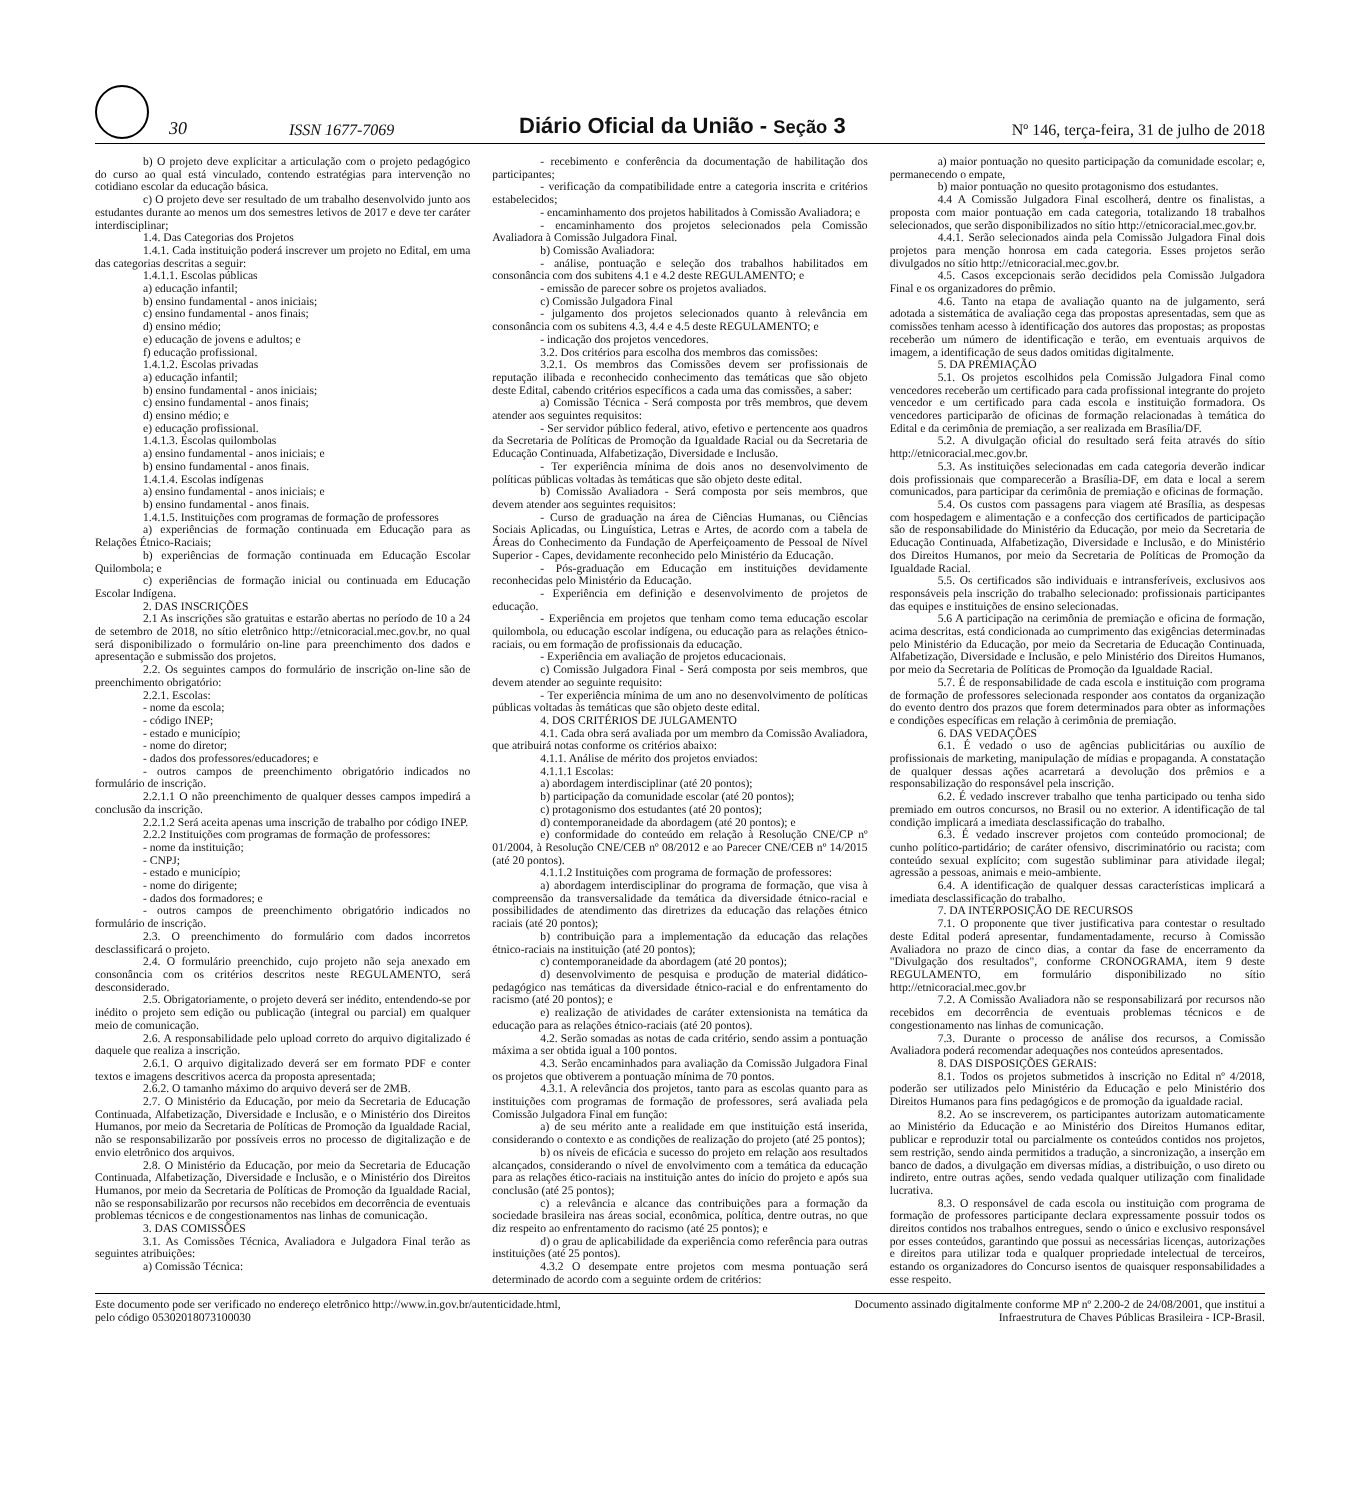30 ISSN 1677-7069 Diário Oficial da União - Seção 3 Nº 146, terça-feira, 31 de julho de 2018
b) O projeto deve explicitar a articulação com o projeto pedagógico do curso ao qual está vinculado, contendo estratégias para intervenção no cotidiano escolar da educação básica.
c) O projeto deve ser resultado de um trabalho desenvolvido junto aos estudantes durante ao menos um dos semestres letivos de 2017 e deve ter caráter interdisciplinar;
1.4. Das Categorias dos Projetos
1.4.1. Cada instituição poderá inscrever um projeto no Edital, em uma das categorias descritas a seguir:
1.4.1.1. Escolas públicas
a) educação infantil;
b) ensino fundamental - anos iniciais;
c) ensino fundamental - anos finais;
d) ensino médio;
e) educação de jovens e adultos; e
f) educação profissional.
1.4.1.2. Escolas privadas
a) educação infantil;
b) ensino fundamental - anos iniciais;
c) ensino fundamental - anos finais;
d) ensino médio; e
e) educação profissional.
1.4.1.3. Escolas quilombolas
a) ensino fundamental - anos iniciais; e
b) ensino fundamental - anos finais.
1.4.1.4. Escolas indígenas
a) ensino fundamental - anos iniciais; e
b) ensino fundamental - anos finais.
1.4.1.5. Instituições com programas de formação de professores
a) experiências de formação continuada em Educação para as Relações Étnico-Raciais;
b) experiências de formação continuada em Educação Escolar Quilombola; e
c) experiências de formação inicial ou continuada em Educação Escolar Indígena.
2. DAS INSCRIÇÕES
2.1 As inscrições são gratuitas e estarão abertas no período de 10 a 24 de setembro de 2018, no sítio eletrônico http://etnicoracial.mec.gov.br, no qual será disponibilizado o formulário on-line para preenchimento dos dados e apresentação e submissão dos projetos.
2.2. Os seguintes campos do formulário de inscrição on-line são de preenchimento obrigatório:
2.2.1. Escolas:
- nome da escola;
- código INEP;
- estado e município;
- nome do diretor;
- dados dos professores/educadores; e
- outros campos de preenchimento obrigatório indicados no formulário de inscrição.
2.2.1.1 O não preenchimento de qualquer desses campos impedirá a conclusão da inscrição.
2.2.1.2 Será aceita apenas uma inscrição de trabalho por código INEP.
2.2.2 Instituições com programas de formação de professores:
- nome da instituição;
- CNPJ;
- estado e município;
- nome do dirigente;
- dados dos formadores; e
- outros campos de preenchimento obrigatório indicados no formulário de inscrição.
2.3. O preenchimento do formulário com dados incorretos desclassificará o projeto.
2.4. O formulário preenchido, cujo projeto não seja anexado em consonância com os critérios descritos neste REGULAMENTO, será desconsiderado.
2.5. Obrigatoriamente, o projeto deverá ser inédito, entendendo-se por inédito o projeto sem edição ou publicação (integral ou parcial) em qualquer meio de comunicação.
2.6. A responsabilidade pelo upload correto do arquivo digitalizado é daquele que realiza a inscrição.
2.6.1. O arquivo digitalizado deverá ser em formato PDF e conter textos e imagens descritivos acerca da proposta apresentada;
2.6.2. O tamanho máximo do arquivo deverá ser de 2MB.
2.7. O Ministério da Educação, por meio da Secretaria de Educação Continuada, Alfabetização, Diversidade e Inclusão, e o Ministério dos Direitos Humanos, por meio da Secretaria de Políticas de Promoção da Igualdade Racial, não se responsabilizarão por possíveis erros no processo de digitalização e de envio eletrônico dos arquivos.
2.8. O Ministério da Educação, por meio da Secretaria de Educação Continuada, Alfabetização, Diversidade e Inclusão, e o Ministério dos Direitos Humanos, por meio da Secretaria de Políticas de Promoção da Igualdade Racial, não se responsabilizarão por recursos não recebidos em decorrência de eventuais problemas técnicos e de congestionamentos nas linhas de comunicação.
3. DAS COMISSÕES
3.1. As Comissões Técnica, Avaliadora e Julgadora Final terão as seguintes atribuições:
a) Comissão Técnica:
- recebimento e conferência da documentação de habilitação dos participantes;
- verificação da compatibilidade entre a categoria inscrita e critérios estabelecidos;
- encaminhamento dos projetos habilitados à Comissão Avaliadora; e
- encaminhamento dos projetos selecionados pela Comissão Avaliadora à Comissão Julgadora Final.
b) Comissão Avaliadora:
- análise, pontuação e seleção dos trabalhos habilitados em consonância com dos subitens 4.1 e 4.2 deste REGULAMENTO; e
- emissão de parecer sobre os projetos avaliados.
c) Comissão Julgadora Final
- julgamento dos projetos selecionados quanto à relevância em consonância com os subitens 4.3, 4.4 e 4.5 deste REGULAMENTO; e
- indicação dos projetos vencedores.
3.2. Dos critérios para escolha dos membros das comissões:
3.2.1. Os membros das Comissões devem ser profissionais de reputação ilibada e reconhecido conhecimento das temáticas que são objeto deste Edital, cabendo critérios específicos a cada uma das comissões, a saber:
a) Comissão Técnica - Será composta por três membros, que devem atender aos seguintes requisitos:
- Ser servidor público federal, ativo, efetivo e pertencente aos quadros da Secretaria de Políticas de Promoção da Igualdade Racial ou da Secretaria de Educação Continuada, Alfabetização, Diversidade e Inclusão.
- Ter experiência mínima de dois anos no desenvolvimento de políticas públicas voltadas às temáticas que são objeto deste edital.
b) Comissão Avaliadora - Será composta por seis membros, que devem atender aos seguintes requisitos:
- Curso de graduação na área de Ciências Humanas, ou Ciências Sociais Aplicadas, ou Linguística, Letras e Artes, de acordo com a tabela de Áreas do Conhecimento da Fundação de Aperfeiçoamento de Pessoal de Nível Superior - Capes, devidamente reconhecido pelo Ministério da Educação.
- Pós-graduação em Educação em instituições devidamente reconhecidas pelo Ministério da Educação.
- Experiência em definição e desenvolvimento de projetos de educação.
- Experiência em projetos que tenham como tema educação escolar quilombola, ou educação escolar indígena, ou educação para as relações étnico-raciais, ou em formação de profissionais da educação.
- Experiência em avaliação de projetos educacionais.
c) Comissão Julgadora Final - Será composta por seis membros, que devem atender ao seguinte requisito:
- Ter experiência mínima de um ano no desenvolvimento de políticas públicas voltadas às temáticas que são objeto deste edital.
4. DOS CRITÉRIOS DE JULGAMENTO
4.1. Cada obra será avaliada por um membro da Comissão Avaliadora, que atribuirá notas conforme os critérios abaixo:
4.1.1. Análise de mérito dos projetos enviados:
4.1.1.1 Escolas:
a) abordagem interdisciplinar (até 20 pontos);
b) participação da comunidade escolar (até 20 pontos);
c) protagonismo dos estudantes (até 20 pontos);
d) contemporaneidade da abordagem (até 20 pontos); e
e) conformidade do conteúdo em relação à Resolução CNE/CP nº 01/2004, à Resolução CNE/CEB nº 08/2012 e ao Parecer CNE/CEB nº 14/2015 (até 20 pontos).
4.1.1.2 Instituições com programa de formação de professores:
a) abordagem interdisciplinar do programa de formação, que visa à compreensão da transversalidade da temática da diversidade étnico-racial e possibilidades de atendimento das diretrizes da educação das relações étnico raciais (até 20 pontos);
b) contribuição para a implementação da educação das relações étnico-raciais na instituição (até 20 pontos);
c) contemporaneidade da abordagem (até 20 pontos);
d) desenvolvimento de pesquisa e produção de material didático-pedagógico nas temáticas da diversidade étnico-racial e do enfrentamento do racismo (até 20 pontos); e
e) realização de atividades de caráter extensionista na temática da educação para as relações étnico-raciais (até 20 pontos).
4.2. Serão somadas as notas de cada critério, sendo assim a pontuação máxima a ser obtida igual a 100 pontos.
4.3. Serão encaminhados para avaliação da Comissão Julgadora Final os projetos que obtiverem a pontuação mínima de 70 pontos.
4.3.1. A relevância dos projetos, tanto para as escolas quanto para as instituições com programas de formação de professores, será avaliada pela Comissão Julgadora Final em função:
a) de seu mérito ante a realidade em que instituição está inserida, considerando o contexto e as condições de realização do projeto (até 25 pontos);
b) os níveis de eficácia e sucesso do projeto em relação aos resultados alcançados, considerando o nível de envolvimento com a temática da educação para as relações ético-raciais na instituição antes do início do projeto e após sua conclusão (até 25 pontos);
c) a relevância e alcance das contribuições para a formação da sociedade brasileira nas áreas social, econômica, política, dentre outras, no que diz respeito ao enfrentamento do racismo (até 25 pontos); e
d) o grau de aplicabilidade da experiência como referência para outras instituições (até 25 pontos).
4.3.2 O desempate entre projetos com mesma pontuação será determinado de acordo com a seguinte ordem de critérios:
a) maior pontuação no quesito participação da comunidade escolar; e, permanecendo o empate,
b) maior pontuação no quesito protagonismo dos estudantes.
4.4 A Comissão Julgadora Final escolherá, dentre os finalistas, a proposta com maior pontuação em cada categoria, totalizando 18 trabalhos selecionados, que serão disponibilizados no sítio http://etnicoracial.mec.gov.br.
4.4.1. Serão selecionados ainda pela Comissão Julgadora Final dois projetos para menção honrosa em cada categoria. Esses projetos serão divulgados no sítio http://etnicoracial.mec.gov.br.
4.5. Casos excepcionais serão decididos pela Comissão Julgadora Final e os organizadores do prêmio.
4.6. Tanto na etapa de avaliação quanto na de julgamento, será adotada a sistemática de avaliação cega das propostas apresentadas, sem que as comissões tenham acesso à identificação dos autores das propostas; as propostas receberão um número de identificação e terão, em eventuais arquivos de imagem, a identificação de seus dados omitidas digitalmente.
5. DA PREMIAÇÃO
5.1. Os projetos escolhidos pela Comissão Julgadora Final como vencedores receberão um certificado para cada profissional integrante do projeto vencedor e um certificado para cada escola e instituição formadora. Os vencedores participarão de oficinas de formação relacionadas à temática do Edital e da cerimônia de premiação, a ser realizada em Brasília/DF.
5.2. A divulgação oficial do resultado será feita através do sítio http://etnicoracial.mec.gov.br.
5.3. As instituições selecionadas em cada categoria deverão indicar dois profissionais que comparecerão a Brasília-DF, em data e local a serem comunicados, para participar da cerimônia de premiação e oficinas de formação.
5.4. Os custos com passagens para viagem até Brasília, as despesas com hospedagem e alimentação e a confecção dos certificados de participação são de responsabilidade do Ministério da Educação, por meio da Secretaria de Educação Continuada, Alfabetização, Diversidade e Inclusão, e do Ministério dos Direitos Humanos, por meio da Secretaria de Políticas de Promoção da Igualdade Racial.
5.5. Os certificados são individuais e intransferíveis, exclusivos aos responsáveis pela inscrição do trabalho selecionado: profissionais participantes das equipes e instituições de ensino selecionadas.
5.6 A participação na cerimônia de premiação e oficina de formação, acima descritas, está condicionada ao cumprimento das exigências determinadas pelo Ministério da Educação, por meio da Secretaria de Educação Continuada, Alfabetização, Diversidade e Inclusão, e pelo Ministério dos Direitos Humanos, por meio da Secretaria de Políticas de Promoção da Igualdade Racial.
5.7. É de responsabilidade de cada escola e instituição com programa de formação de professores selecionada responder aos contatos da organização do evento dentro dos prazos que forem determinados para obter as informações e condições específicas em relação à cerimônia de premiação.
6. DAS VEDAÇÕES
6.1. É vedado o uso de agências publicitárias ou auxílio de profissionais de marketing, manipulação de mídias e propaganda. A constatação de qualquer dessas ações acarretará a devolução dos prêmios e a responsabilização do responsável pela inscrição.
6.2. É vedado inscrever trabalho que tenha participado ou tenha sido premiado em outros concursos, no Brasil ou no exterior. A identificação de tal condição implicará a imediata desclassificação do trabalho.
6.3. É vedado inscrever projetos com conteúdo promocional; de cunho político-partidário; de caráter ofensivo, discriminatório ou racista; com conteúdo sexual explícito; com sugestão subliminar para atividade ilegal; agressão a pessoas, animais e meio-ambiente.
6.4. A identificação de qualquer dessas características implicará a imediata desclassificação do trabalho.
7. DA INTERPOSIÇÃO DE RECURSOS
7.1. O proponente que tiver justificativa para contestar o resultado deste Edital poderá apresentar, fundamentadamente, recurso à Comissão Avaliadora no prazo de cinco dias, a contar da fase de encerramento da "Divulgação dos resultados", conforme CRONOGRAMA, item 9 deste REGULAMENTO, em formulário disponibilizado no sítio http://etnicoracial.mec.gov.br
7.2. A Comissão Avaliadora não se responsabilizará por recursos não recebidos em decorrência de eventuais problemas técnicos e de congestionamento nas linhas de comunicação.
7.3. Durante o processo de análise dos recursos, a Comissão Avaliadora poderá recomendar adequações nos conteúdos apresentados.
8. DAS DISPOSIÇÕES GERAIS:
8.1. Todos os projetos submetidos à inscrição no Edital nº 4/2018, poderão ser utilizados pelo Ministério da Educação e pelo Ministério dos Direitos Humanos para fins pedagógicos e de promoção da igualdade racial.
8.2. Ao se inscreverem, os participantes autorizam automaticamente ao Ministério da Educação e ao Ministério dos Direitos Humanos editar, publicar e reproduzir total ou parcialmente os conteúdos contidos nos projetos, sem restrição, sendo ainda permitidos a tradução, a sincronização, a inserção em banco de dados, a divulgação em diversas mídias, a distribuição, o uso direto ou indireto, entre outras ações, sendo vedada qualquer utilização com finalidade lucrativa.
8.3. O responsável de cada escola ou instituição com programa de formação de professores participante declara expressamente possuir todos os direitos contidos nos trabalhos entregues, sendo o único e exclusivo responsável por esses conteúdos, garantindo que possui as necessárias licenças, autorizações e direitos para utilizar toda e qualquer propriedade intelectual de terceiros, estando os organizadores do Concurso isentos de quaisquer responsabilidades a esse respeito.
Este documento pode ser verificado no endereço eletrônico http://www.in.gov.br/autenticidade.html,
pelo código 05302018073100030
Documento assinado digitalmente conforme MP nº 2.200-2 de 24/08/2001, que institui a
Infraestrutura de Chaves Públicas Brasileira - ICP-Brasil.